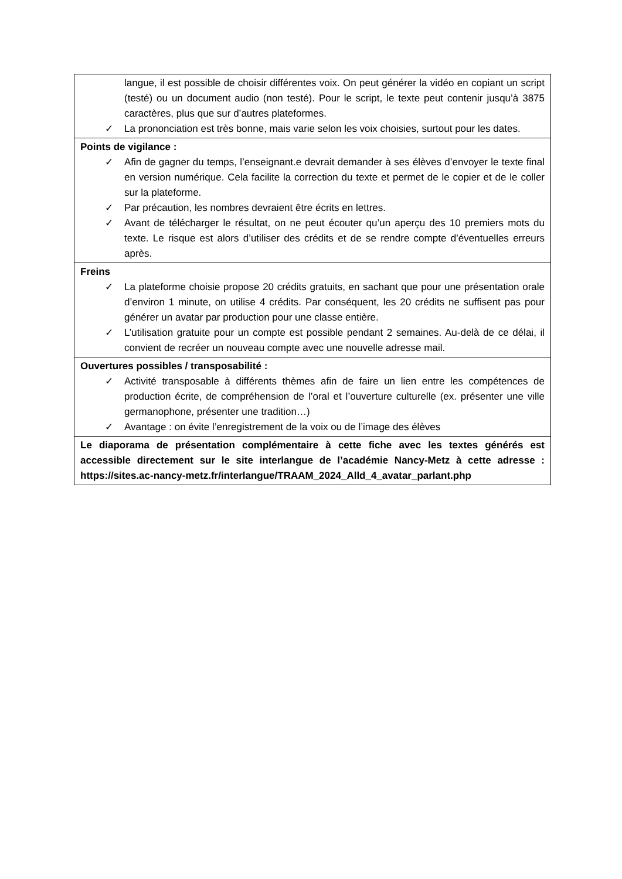| langue, il est possible de choisir différentes voix. On peut générer la vidéo en copiant un script (testé) ou un document audio (non testé). Pour le script, le texte peut contenir jusqu’à 3875 caractères, plus que sur d’autres plateformes. ✓ La prononciation est très bonne, mais varie selon les voix choisies, surtout pour les dates. |
| Points de vigilance : ✓ Afin de gagner du temps, l’enseignant.e devrait demander à ses élèves d’envoyer le texte final en version numérique. Cela facilite la correction du texte et permet de le copier et de le coller sur la plateforme. ✓ Par précaution, les nombres devraient être écrits en lettres. ✓ Avant de télécharger le résultat, on ne peut écouter qu’un aperçu des 10 premiers mots du texte. Le risque est alors d’utiliser des crédits et de se rendre compte d’éventuelles erreurs après. |
| Freins ✓ La plateforme choisie propose 20 crédits gratuits, en sachant que pour une présentation orale d’environ 1 minute, on utilise 4 crédits. Par conséquent, les 20 crédits ne suffisent pas pour générer un avatar par production pour une classe entière. ✓ L’utilisation gratuite pour un compte est possible pendant 2 semaines. Au-delà de ce délai, il convient de recréer un nouveau compte avec une nouvelle adresse mail. |
| Ouvertures possibles / transposabilité : ✓ Activité transposable à différents thèmes afin de faire un lien entre les compétences de production écrite, de compréhension de l’oral et l’ouverture culturelle (ex. présenter une ville germanophone, présenter une tradition…) ✓ Avantage : on évite l’enregistrement de la voix ou de l’image des élèves |
| Le diaporama de présentation complémentaire à cette fiche avec les textes générés est accessible directement sur le site interlangue de l’académie Nancy-Metz à cette adresse : https://sites.ac-nancy-metz.fr/interlangue/TRAAM_2024_Alld_4_avatar_parlant.php |